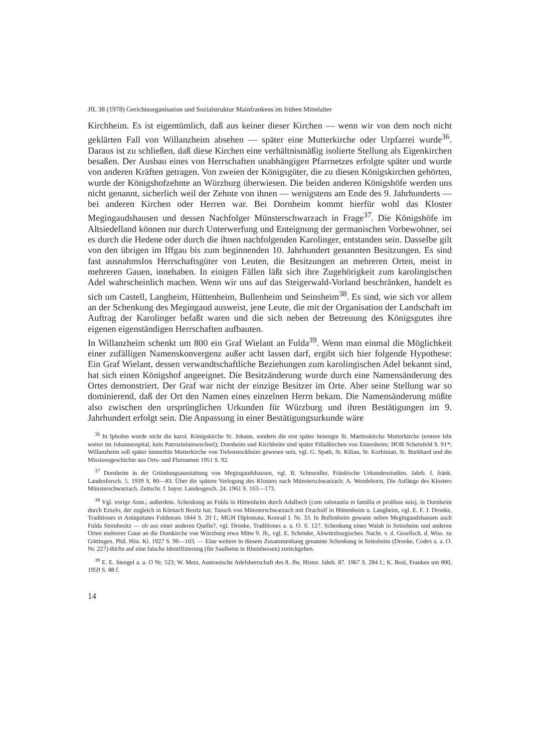JfL 38 (1978) Gerichtsorganisation und Sozialstruktur Mainfrankens im frühen Mittelalter
Kirchheim. Es ist eigentümlich, daß aus keiner dieser Kirchen — wenn wir von dem noch nicht geklärten Fall von Willanzheim absehen — später eine Mutterkirche oder Urpfarrei wurde<sup>36</sup>. Daraus ist zu schließen, daß diese Kirchen eine verhältnismäßig isolierte Stellung als Eigenkirchen besaßen. Der Ausbau eines von Herrschaften unabhängigen Pfarrnetzes erfolgte später und wurde von anderen Kräften getragen. Von zweien der Königsgüter, die zu diesen Königskirchen gehörten, wurde der Königshofzehnte an Würzburg überwiesen. Die beiden anderen Königshöfe werden uns nicht genannt, sicherlich weil der Zehnte von ihnen — wenigstens am Ende des 9. Jahrhunderts — bei anderen Kirchen oder Herren war. Bei Dornheim kommt hierfür wohl das Kloster Megingaudshausen und dessen Nachfolger Münsterschwarzach in Frage<sup>37</sup>. Die Königshöfe im Altsiedelland können nur durch Unterwerfung und Enteignung der germanischen Vorbewohner, sei es durch die Hedene oder durch die ihnen nachfolgenden Karolinger, entstanden sein. Dasselbe gilt von den übrigen im Iffgau bis zum beginnenden 10. Jahrhundert genannten Besitzungen. Es sind fast ausnahmslos Herrschaftsgüter von Leuten, die Besitzungen an mehreren Orten, meist in mehreren Gauen, innehaben. In einigen Fällen läßt sich ihre Zugehörigkeit zum karolingischen Adel wahrscheinlich machen. Wenn wir uns auf das Steigerwald-Vorland beschränken, handelt es sich um Castell, Langheim, Hüttenheim, Bullenheim und Seinsheim<sup>38</sup>. Es sind, wie sich vor allem an der Schenkung des Megingaud ausweist, jene Leute, die mit der Organisation der Landschaft im Auftrag der Karolinger befaßt waren und die sich neben der Betreuung des Königsgutes ihre eigenen eigenständigen Herrschaften aufbauten.
In Willanzheim schenkt um 800 ein Graf Wielant an Fulda<sup>39</sup>. Wenn man einmal die Möglichkeit einer zufälligen Namenskonvergenz außer acht lassen darf, ergibt sich hier folgende Hypothese: Ein Graf Wielant, dessen verwandtschaftliche Beziehungen zum karolingischen Adel bekannt sind, hat sich einen Königshof angeeignet. Die Besitzänderung wurde durch eine Namensänderung des Ortes demonstriert. Der Graf war nicht der einzige Besitzer im Orte. Aber seine Stellung war so dominierend, daß der Ort den Namen eines einzelnen Herrn bekam. Die Namensänderung müßte also zwischen den ursprünglichen Urkunden für Würzburg und ihren Bestätigungen im 9. Jahrhundert erfolgt sein. Die Anpassung in einer Bestätigungsurkunde wäre
<sup>36</sup> In Iphofen wurde nicht die karol. Königskirche St. Johann, sondern die erst später bezeugte St. Martinskirche Mutterkirche (erstere lebt weiter im Johannesspital, kein Patroziniumwechsel); Dornheim und Kirchheim sind später Filialkirchen von Einersheim; HOB Scheinfeld S. 91*; Willanzheim soll später immerhin Mutterkirche von Tiefenstockheim gewesen sein, vgl. G. Spath, St. Kilian, St. Korbinian, St. Burkhard und die Missionsgeschichte aus Orts- und Flurnamen 1951 S. 92.
<sup>37</sup> Dornheim in der Gründungsausstattung von Megingaudshausen, vgl. B. Schmeidler, Fränkische Urkundenstudien. Jahrb. f. fränk. Landesforsch. 5. 1939 S. 80—83. Über die spätere Verlegung des Klosters nach Münsterschwarzach: A. Wendehorst, Die Anfänge des Klosters Münsterschwarzach. Zeitschr. f. bayer. Landesgesch. 24. 1961 S. 163—173.
<sup>38</sup> Vgl. vorige Anm.; außerdem. Schenkung an Fulda in Hüttenheim durch Adalbech (cum substantia et familia et prolibus suis), in Dornheim durch Ezzelo, der zugleich in Kürnach Besitz hat; Tausch von Münsterschwarzach mit Drachulf in Hüttenheim u. Langheim, vgl. E. F. J. Dronke, Traditiones et Antiquitates Fuldenses 1844 S. 20 f.; MGH Diplomata, Konrad I. Nr. 33. In Bullenheim gewann neben Megingaudshausen auch Fulda Streubesitz — ob aus einer anderen Quelle?, vgl. Dronke, Traditiones a. a. O. S. 127. Schenkung eines Walah in Seinsheim und anderen Orten mehrerer Gaue an die Domkirche von Würzburg etwa Mitte 9. Jh., vgl. E. Schröder, Altwürzburgisches. Nachr. v. d. Gesellsch. d. Wiss. zu Göttingen. Phil. Hist. Kl. 1927 S. 96—103. — Eine weitere in diesem Zusammenhang genannte Schenkung in Seinsheim (Dronke, Codex a. a. O. Nr. 227) dürfte auf eine falsche Identifizierung (für Saulheim in Rheinhessen) zurückgehen.
<sup>39</sup> E. E. Stengel a. a. O Nr. 523; W. Metz, Austrasische Adelsherrschaft des 8. Jhs. Histor. Jahrb. 87. 1967 S. 284 f.; K. Bosl, Franken um 800, 1959 S. 88 f.
14